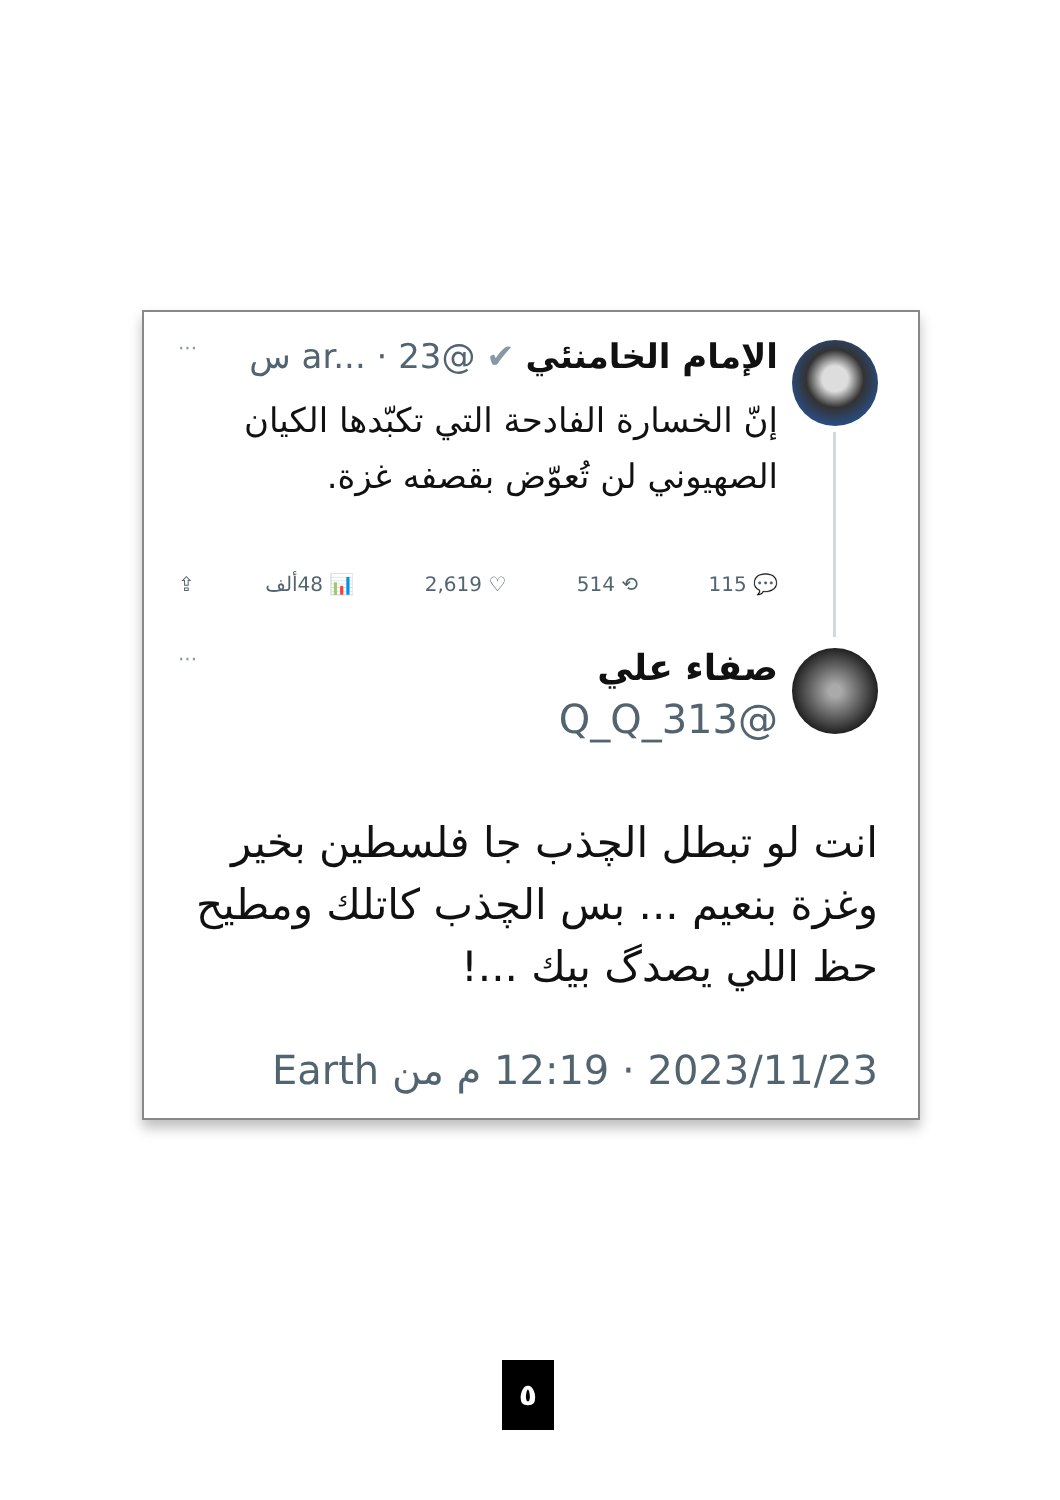الإمام الخامنئي ✔ @ar... · 23 س ···
إنّ الخسارة الفادحة التي تكبّدها الكيان الصهيوني لن تُعوّض بقصفه غزة.
💬 115 ⟲ 514 ♡ 2,619 📊 48ألف ⇪
صفاء علي ···
@Q_Q_313
انت لو تبطل الچذب جا فلسطين بخير وغزة بنعيم ... بس الچذب كاتلك ومطيح حظ اللي يصدگ بيك ...!
2023/11/23 · 12:19 م من Earth
٥